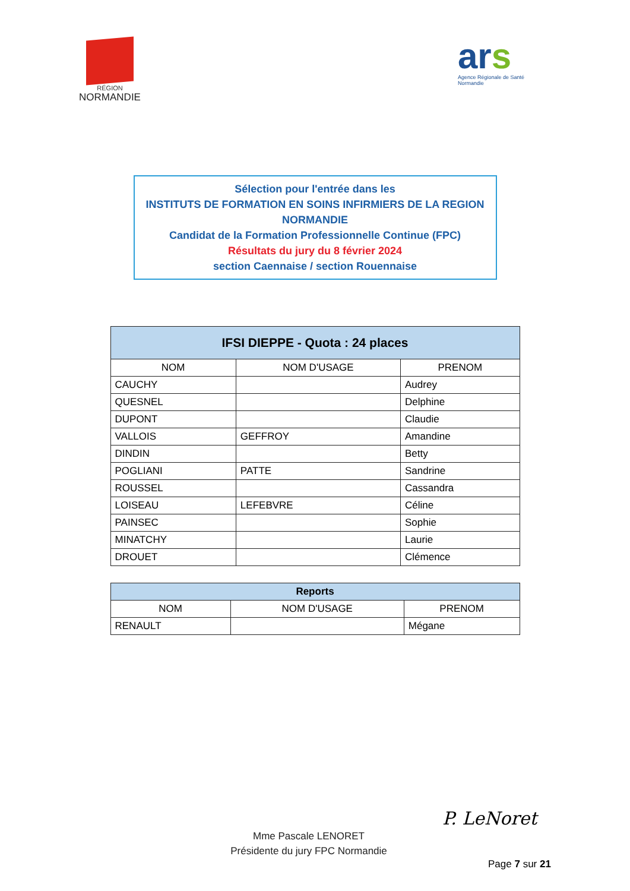RÉGION
NORMANDIE
ars
Agence Régionale de Santé
Normandie
Sélection pour l'entrée dans les
INSTITUTS DE FORMATION EN SOINS INFIRMIERS DE LA REGION NORMANDIE
Candidat de la Formation Professionnelle Continue (FPC)
Résultats du jury du 8 février 2024
section Caennaise / section Rouennaise
| IFSI DIEPPE - Quota : 24 places | | |
| --- | --- | --- |
| NOM | NOM D'USAGE | PRENOM |
| CAUCHY | | Audrey |
| QUESNEL | | Delphine |
| DUPONT | | Claudie |
| VALLOIS | GEFFROY | Amandine |
| DINDIN | | Betty |
| POGLIANI | PATTE | Sandrine |
| ROUSSEL | | Cassandra |
| LOISEAU | LEFEBVRE | Céline |
| PAINSEC | | Sophie |
| MINATCHY | | Laurie |
| DROUET | | Clémence |
| Reports | | |
| --- | --- | --- |
| NOM | NOM D'USAGE | PRENOM |
| RENAULT | | Mégane |
Mme Pascale LENORET
Présidente du jury FPC Normandie
P. LeNoret
Page 7 sur 21